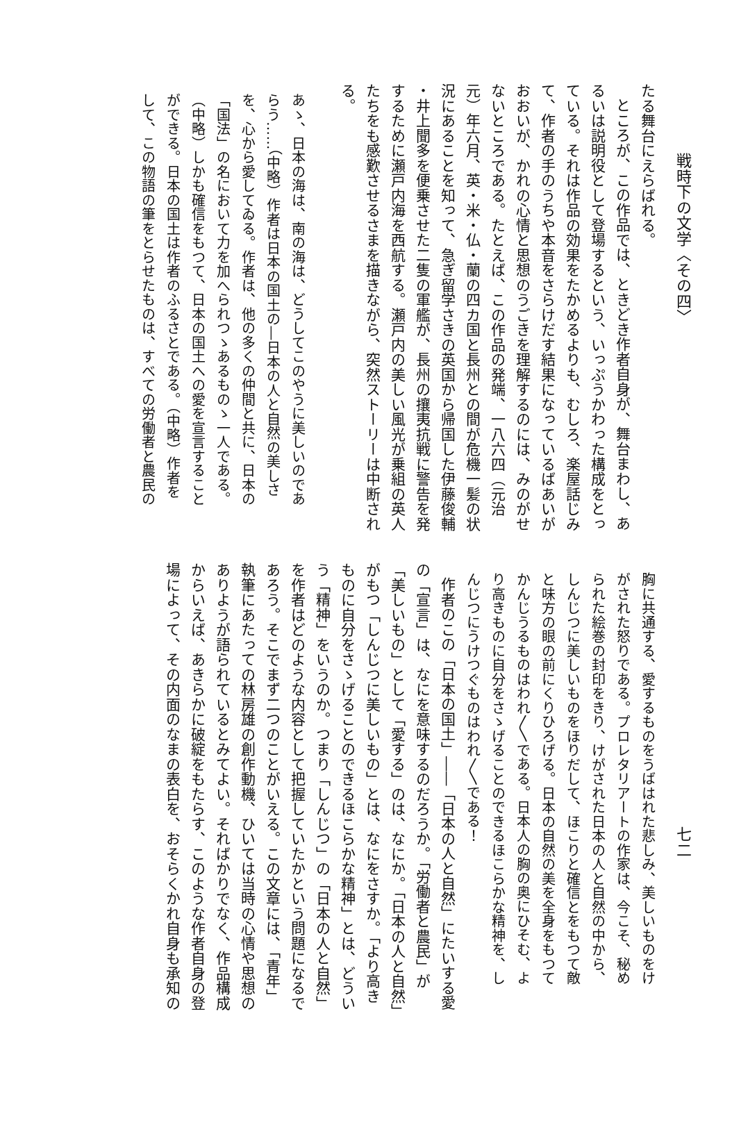戦時下の文学〈その四〉
たる舞台にえらばれる。
ところが、この作品では、ときどき作者自身が、舞台まわし、あ
るいは説明役として登場するという、いっぷうかわった構成をとっ
ている。それは作品の効果をたかめるよりも、むしろ、楽屋話じみ
て、作者の手のうちや本音をさらけだす結果になっているばあいが
おおいが、かれの心情と思想のうごきを理解するのには、みのがせ
ないところである。たとえば、この作品の発端、一八六四（元治
元）年六月、英・米・仏・蘭の四カ国と長州との間が危機一髪の状
況にあることを知って、急ぎ留学さきの英国から帰国した伊藤俊輔
・井上聞多を便乗させた二隻の軍艦が、長州の攘夷抗戦に警告を発
するために瀬戸内海を西航する。瀬戸内の美しい風光が乗組の英人
たちをも感歎させるさまを描きながら、突然ストーリーは中断され
る。
あゝ、日本の海は、南の海は、どうしてこのやうに美しいのであ
らう……（中略）作者は日本の国土の―日本の人と自然の美しさ
を、心から愛してゐる。作者は、他の多くの仲間と共に、日本の
「国法」の名において力を加へられつゝあるものゝ一人である。
（中略）しかも確信をもつて、日本の国土への愛を宣言すること
ができる。日本の国土は作者のふるさとである。（中略）作者を
して、この物語の筆をとらせたものは、すべての労働者と農民の
七二
胸に共通する、愛するものをうばはれた悲しみ、美しいものをけ
がされた怒りである。プロレタリアートの作家は、今こそ、秘め
られた絵巻の封印をきり、けがされた日本の人と自然の中から、
しんじつに美しいものをほりだして、ほこりと確信とをもつて敵
と味方の眼の前にくりひろげる。日本の自然の美を全身をもつて
かんじうるものはわれ〳〵である。日本人の胸の奥にひそむ、よ
り高きものに自分をさゝげることのできるほこらかな精神を、し
んじつにうけつぐものはわれ〳〵である！
作者のこの「日本の国土」――「日本の人と自然」にたいする愛
の「宣言」は、なにを意味するのだろうか。「労働者と農民」が
「美しいもの」として「愛する」のは、なにか。「日本の人と自然」
がもつ「しんじつに美しいもの」とは、なにをさすか。「より高き
ものに自分をさゝげることのできるほこらかな精神」とは、どうい
う「精神」をいうのか。つまり「しんじつ」の「日本の人と自然」
を作者はどのような内容として把握していたかという問題になるで
あろう。そこでまず二つのことがいえる。この文章には、「青年」
執筆にあたっての林房雄の創作動機、ひいては当時の心情や思想の
ありようが語られているとみてよい。そればかりでなく、作品構成
からいえば、あきらかに破綻をもたらす、このような作者自身の登
場によって、その内面のなまの表白を、おそらくかれ自身も承知の